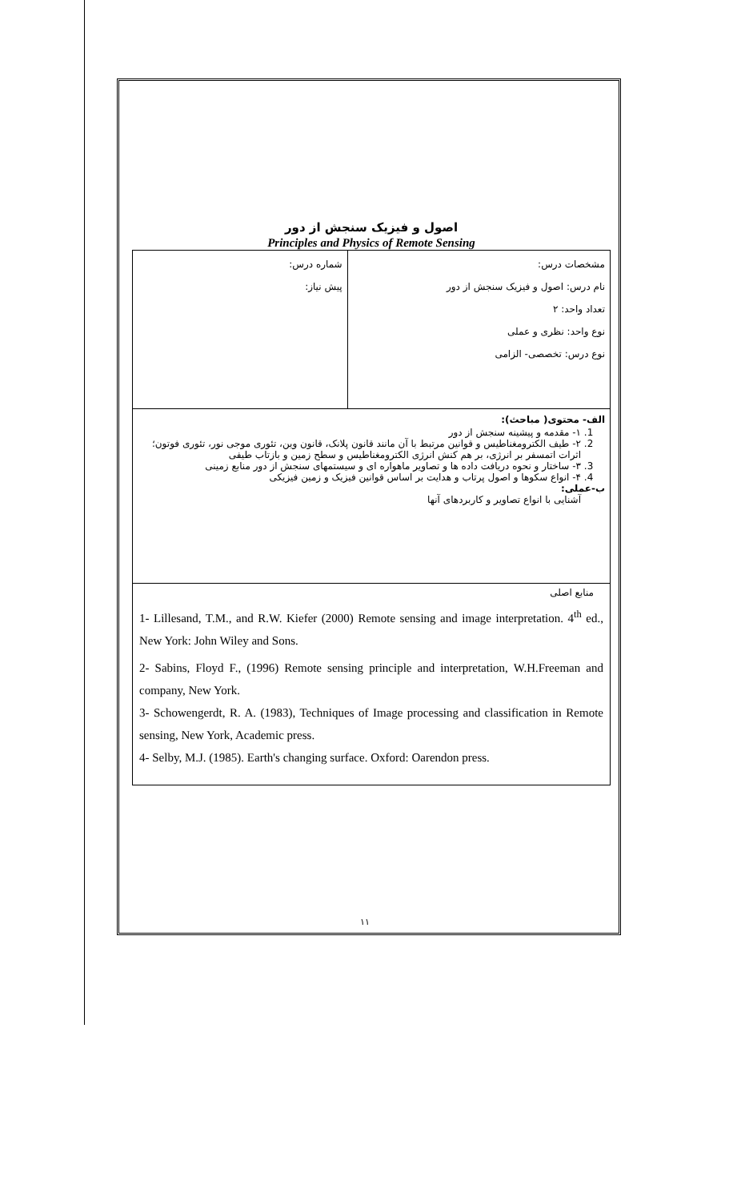اصول و فیزیک سنجش از دور
Principles and Physics of Remote Sensing
| مشخصات درس: نام درس: اصول و فیزیک سنجش از دور تعداد واحد: ۲ نوع واحد: نظری و عملی نوع درس: تخصصی- الزامی | شماره درس: پیش نیاز: |
| الف- محتوی( مباحث): 1. ۱- مقدمه و پیشینه سنجش از دور 2. ۲- طیف الکترومغناطیس و قوانین مرتبط با آن مانند قانون پلانک، قانون وین، تئوری موجی نور، تئوری فوتون؛ اثرات اتمسفر بر انرژی، بر هم کنش انرژی الکترومغناطیس و سطح زمین و بازتاب طیفی 3. ۳- ساختار و نحوه دریافت داده ها و تصاویر ماهواره ای و سیستمهای سنجش از دور منابع زمینی 4. ۴- انواع سکوها و اصول پرتاب و هدایت بر اساس قوانین فیزیک و زمین فیزیکی ب-عملی: آشنایی با انواع تصاویر و کاربردهای آنها | |
| منابع اصلی 1- Lillesand, T.M., and R.W. Kiefer (2000) Remote sensing and image interpretation. 4<sup>th</sup> ed., New York: John Wiley and Sons. 2- Sabins, Floyd F., (1996) Remote sensing principle and interpretation, W.H.Freeman and company, New York. 3- Schowengerdt, R. A. (1983), Techniques of Image processing and classification in Remote sensing, New York, Academic press. 4- Selby, M.J. (1985). Earth's changing surface. Oxford: Oarendon press. | |
۱۱